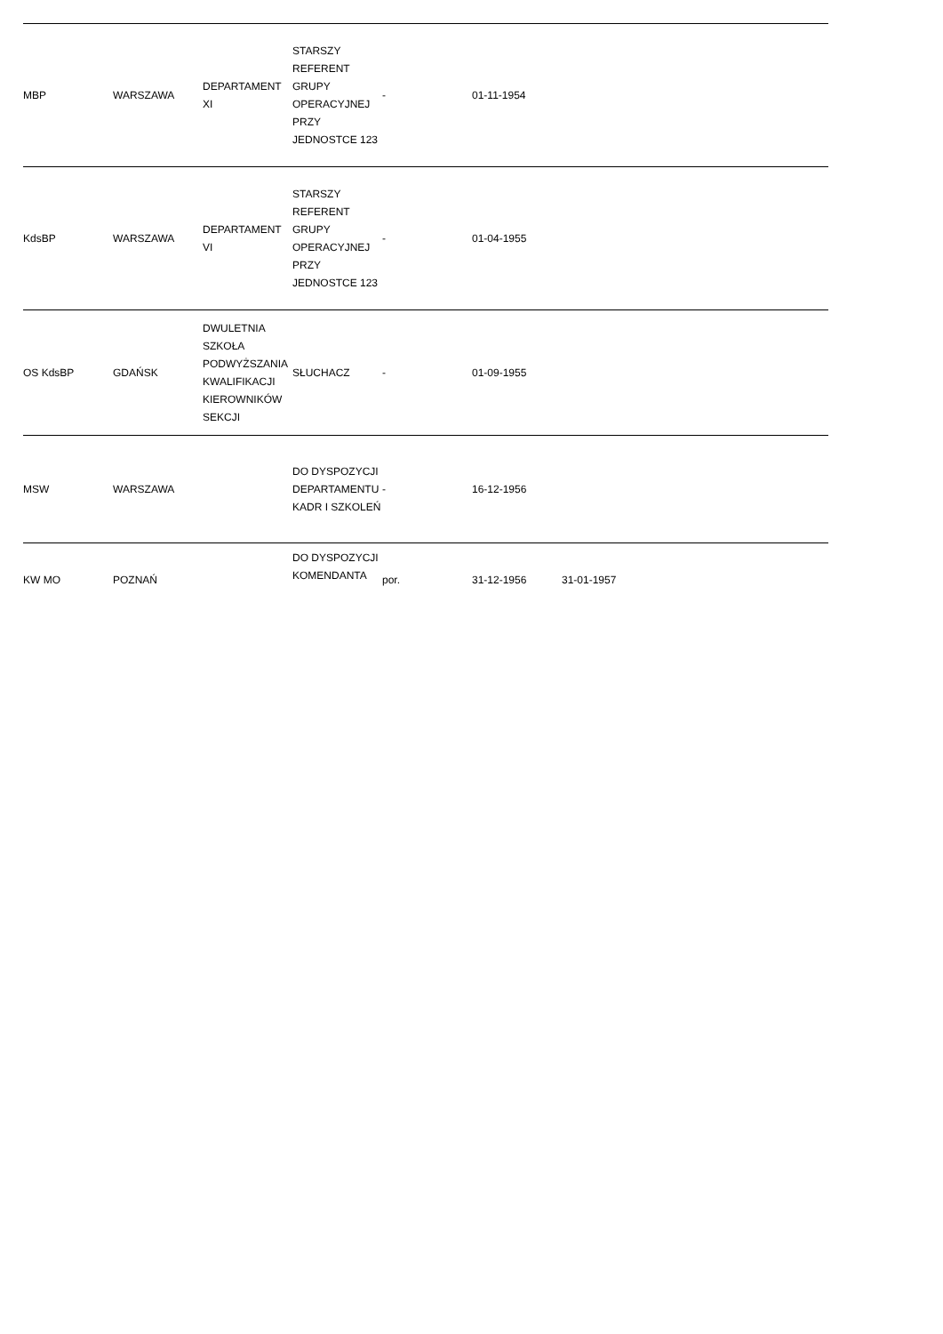| MBP | WARSZAWA | DEPARTAMENT XI | STARSZY REFERENT GRUPY OPERACYJNEJ PRZY JEDNOSTCE 123 | - | 01-11-1954 | | | |
| KdsBP | WARSZAWA | DEPARTAMENT VI | STARSZY REFERENT GRUPY OPERACYJNEJ PRZY JEDNOSTCE 123 | - | 01-04-1955 | | | |
| OS KdsBP | GDAŃSK | DWULETNIA SZKOŁA PODWYŻSZANIA KWALIFIKACJI KIEROWNIKÓW SEKCJI | SŁUCHACZ | - | 01-09-1955 | | | |
| MSW | WARSZAWA | | DO DYSPOZYCJI DEPARTAMENTU KADR I SZKOLEŃ | - | 16-12-1956 | | | |
| KW MO | POZNAŃ | | DO DYSPOZYCJI KOMENDANTA | por. | 31-12-1956 | 31-01-1957 | | |